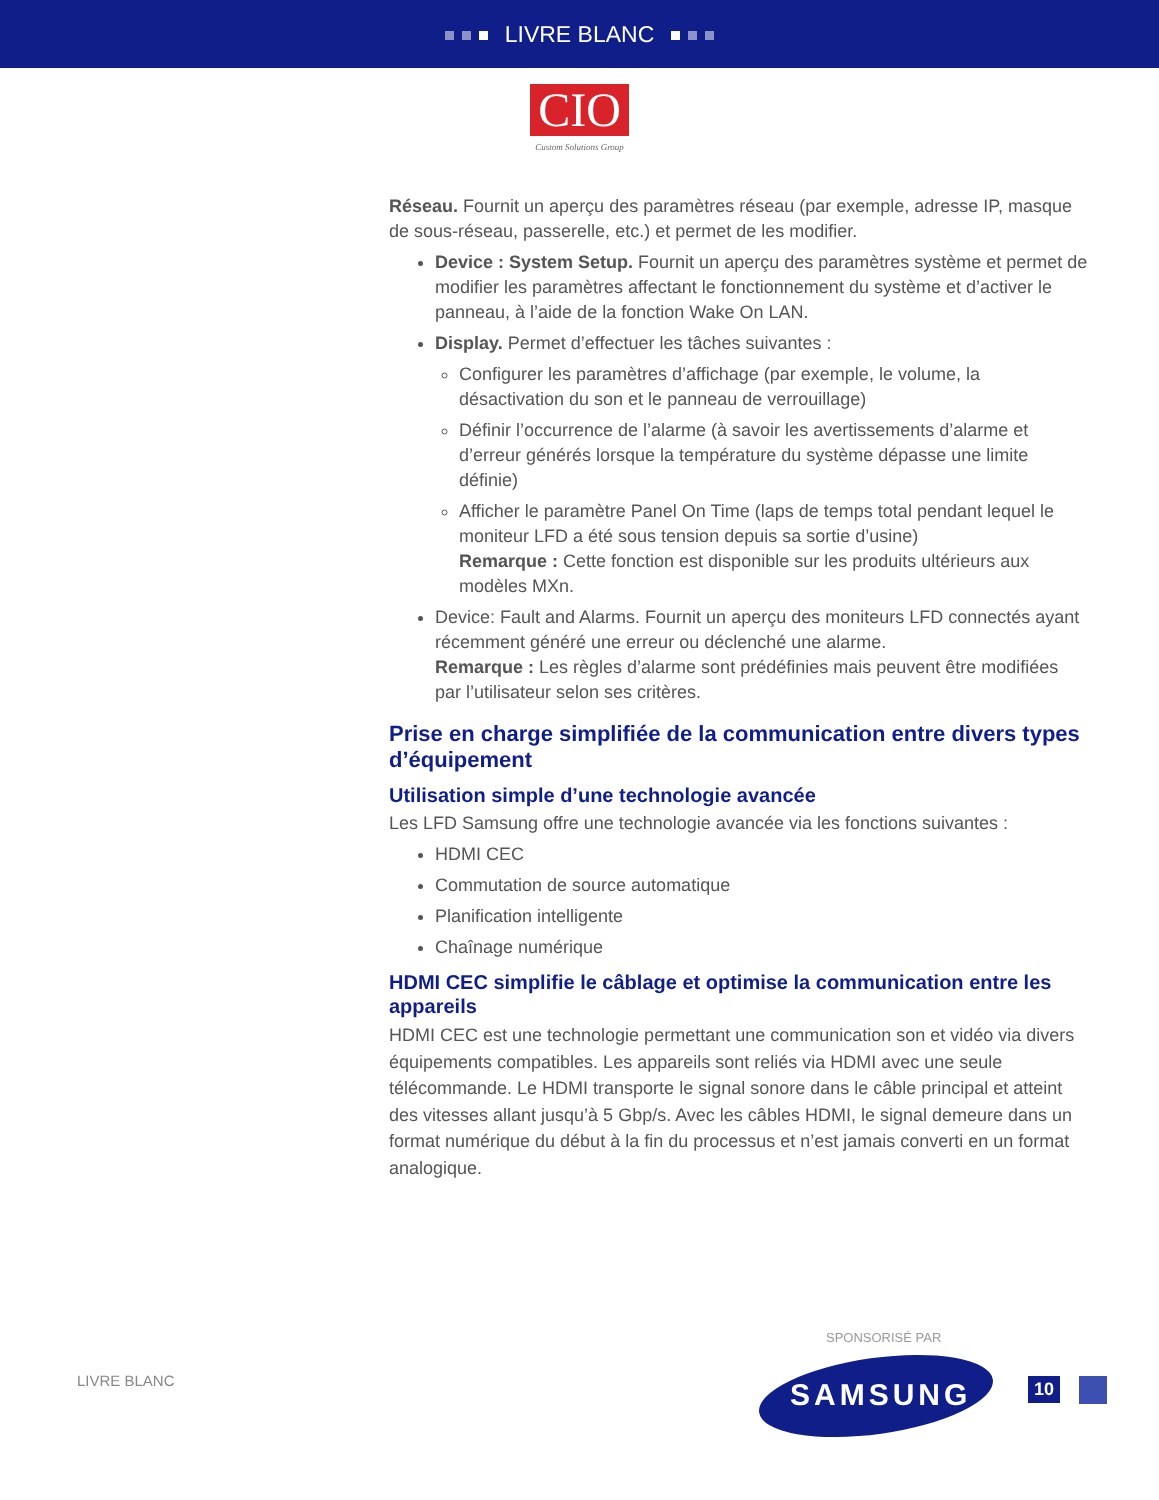LIVRE BLANC
CIO
Custom Solutions Group
Réseau. Fournit un aperçu des paramètres réseau (par exemple, adresse IP, masque de sous-réseau, passerelle, etc.) et permet de les modifier.
Device : System Setup. Fournit un aperçu des paramètres système et permet de modifier les paramètres affectant le fonctionnement du système et d’activer le panneau, à l’aide de la fonction Wake On LAN.
Display. Permet d’effectuer les tâches suivantes :
Configurer les paramètres d’affichage (par exemple, le volume, la désactivation du son et le panneau de verrouillage)
Définir l’occurrence de l’alarme (à savoir les avertissements d’alarme et d’erreur générés lorsque la température du système dépasse une limite définie)
Afficher le paramètre Panel On Time (laps de temps total pendant lequel le moniteur LFD a été sous tension depuis sa sortie d’usine)
Remarque : Cette fonction est disponible sur les produits ultérieurs aux modèles MXn.
Device: Fault and Alarms. Fournit un aperçu des moniteurs LFD connectés ayant récemment généré une erreur ou déclenché une alarme.
Remarque : Les règles d’alarme sont prédéfinies mais peuvent être modifiées par l’utilisateur selon ses critères.
Prise en charge simplifiée de la communication entre divers types d’équipement
Utilisation simple d’une technologie avancée
Les LFD Samsung offre une technologie avancée via les fonctions suivantes :
HDMI CEC
Commutation de source automatique
Planification intelligente
Chaînage numérique
HDMI CEC simplifie le câblage et optimise la communication entre les appareils
HDMI CEC est une technologie permettant une communication son et vidéo via divers équipements compatibles. Les appareils sont reliés via HDMI avec une seule télécommande. Le HDMI transporte le signal sonore dans le câble principal et atteint des vitesses allant jusqu’à 5 Gbp/s. Avec les câbles HDMI, le signal demeure dans un format numérique du début à la fin du processus et n’est jamais converti en un format analogique.
LIVRE BLANC
SPONSORISÉ PAR
SAMSUNG 10